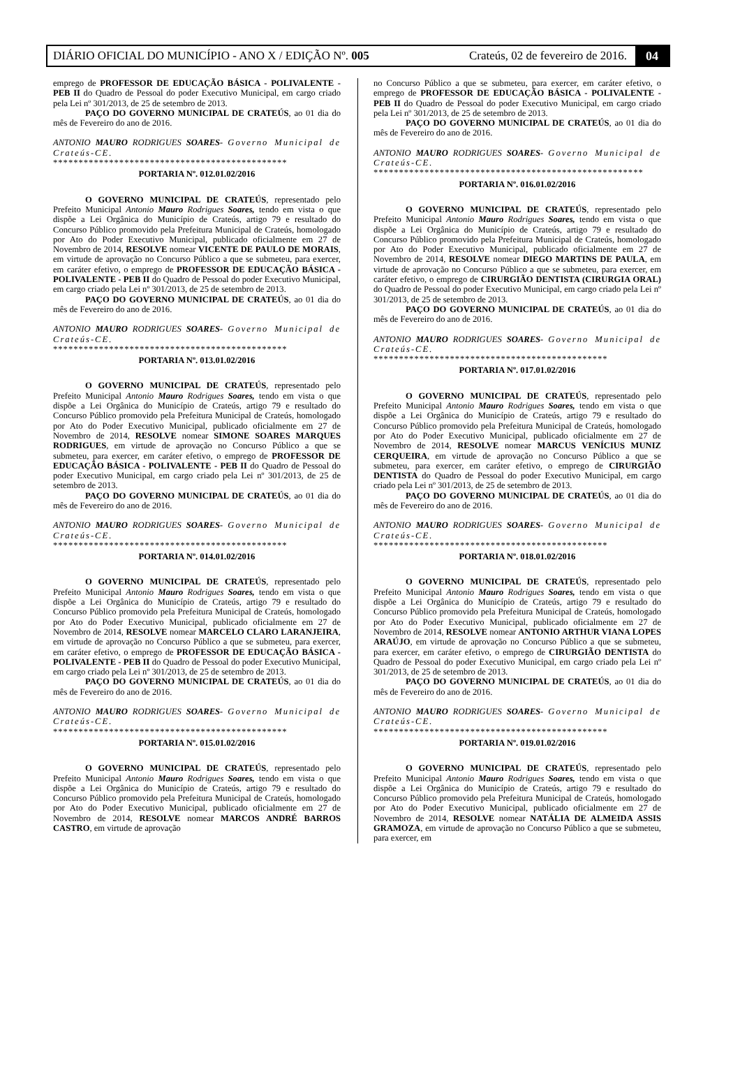DIÁRIO OFICIAL DO MUNICÍPIO - ANO X / EDIÇÃO Nº. 005 Crateús, 02 de fevereiro de 2016. 04
emprego de PROFESSOR DE EDUCAÇÃO BÁSICA - POLIVALENTE - PEB II do Quadro de Pessoal do poder Executivo Municipal, em cargo criado pela Lei nº 301/2013, de 25 de setembro de 2013.
PAÇO DO GOVERNO MUNICIPAL DE CRATEÚS, ao 01 dia do mês de Fevereiro do ano de 2016.
ANTONIO MAURO RODRIGUES SOARES- Governo Municipal de Crateús-CE.
**********************************************
PORTARIA Nº. 012.01.02/2016
O GOVERNO MUNICIPAL DE CRATEÚS, representado pelo Prefeito Municipal Antonio Mauro Rodrigues Soares, tendo em vista o que dispõe a Lei Orgânica do Município de Crateús, artigo 79 e resultado do Concurso Público promovido pela Prefeitura Municipal de Crateús, homologado por Ato do Poder Executivo Municipal, publicado oficialmente em 27 de Novembro de 2014, RESOLVE nomear VICENTE DE PAULO DE MORAIS, em virtude de aprovação no Concurso Público a que se submeteu, para exercer, em caráter efetivo, o emprego de PROFESSOR DE EDUCAÇÃO BÁSICA - POLIVALENTE - PEB II do Quadro de Pessoal do poder Executivo Municipal, em cargo criado pela Lei nº 301/2013, de 25 de setembro de 2013.
PAÇO DO GOVERNO MUNICIPAL DE CRATEÚS, ao 01 dia do mês de Fevereiro do ano de 2016.
ANTONIO MAURO RODRIGUES SOARES- Governo Municipal de Crateús-CE.
**********************************************
PORTARIA Nº. 013.01.02/2016
O GOVERNO MUNICIPAL DE CRATEÚS, representado pelo Prefeito Municipal Antonio Mauro Rodrigues Soares, tendo em vista o que dispõe a Lei Orgânica do Município de Crateús, artigo 79 e resultado do Concurso Público promovido pela Prefeitura Municipal de Crateús, homologado por Ato do Poder Executivo Municipal, publicado oficialmente em 27 de Novembro de 2014, RESOLVE nomear SIMONE SOARES MARQUES RODRIGUES, em virtude de aprovação no Concurso Público a que se submeteu, para exercer, em caráter efetivo, o emprego de PROFESSOR DE EDUCAÇÃO BÁSICA - POLIVALENTE - PEB II do Quadro de Pessoal do poder Executivo Municipal, em cargo criado pela Lei nº 301/2013, de 25 de setembro de 2013.
PAÇO DO GOVERNO MUNICIPAL DE CRATEÚS, ao 01 dia do mês de Fevereiro do ano de 2016.
ANTONIO MAURO RODRIGUES SOARES- Governo Municipal de Crateús-CE.
**********************************************
PORTARIA Nº. 014.01.02/2016
O GOVERNO MUNICIPAL DE CRATEÚS, representado pelo Prefeito Municipal Antonio Mauro Rodrigues Soares, tendo em vista o que dispõe a Lei Orgânica do Município de Crateús, artigo 79 e resultado do Concurso Público promovido pela Prefeitura Municipal de Crateús, homologado por Ato do Poder Executivo Municipal, publicado oficialmente em 27 de Novembro de 2014, RESOLVE nomear MARCELO CLARO LARANJEIRA, em virtude de aprovação no Concurso Público a que se submeteu, para exercer, em caráter efetivo, o emprego de PROFESSOR DE EDUCAÇÃO BÁSICA - POLIVALENTE - PEB II do Quadro de Pessoal do poder Executivo Municipal, em cargo criado pela Lei nº 301/2013, de 25 de setembro de 2013.
PAÇO DO GOVERNO MUNICIPAL DE CRATEÚS, ao 01 dia do mês de Fevereiro do ano de 2016.
ANTONIO MAURO RODRIGUES SOARES- Governo Municipal de Crateús-CE.
**********************************************
PORTARIA Nº. 015.01.02/2016
O GOVERNO MUNICIPAL DE CRATEÚS, representado pelo Prefeito Municipal Antonio Mauro Rodrigues Soares, tendo em vista o que dispõe a Lei Orgânica do Município de Crateús, artigo 79 e resultado do Concurso Público promovido pela Prefeitura Municipal de Crateús, homologado por Ato do Poder Executivo Municipal, publicado oficialmente em 27 de Novembro de 2014, RESOLVE nomear MARCOS ANDRÉ BARROS CASTRO, em virtude de aprovação
no Concurso Público a que se submeteu, para exercer, em caráter efetivo, o emprego de PROFESSOR DE EDUCAÇÃO BÁSICA - POLIVALENTE - PEB II do Quadro de Pessoal do poder Executivo Municipal, em cargo criado pela Lei nº 301/2013, de 25 de setembro de 2013.
PAÇO DO GOVERNO MUNICIPAL DE CRATEÚS, ao 01 dia do mês de Fevereiro do ano de 2016.
ANTONIO MAURO RODRIGUES SOARES- Governo Municipal de Crateús-CE.
*****************************************************
PORTARIA Nº. 016.01.02/2016
O GOVERNO MUNICIPAL DE CRATEÚS, representado pelo Prefeito Municipal Antonio Mauro Rodrigues Soares, tendo em vista o que dispõe a Lei Orgânica do Município de Crateús, artigo 79 e resultado do Concurso Público promovido pela Prefeitura Municipal de Crateús, homologado por Ato do Poder Executivo Municipal, publicado oficialmente em 27 de Novembro de 2014, RESOLVE nomear DIEGO MARTINS DE PAULA, em virtude de aprovação no Concurso Público a que se submeteu, para exercer, em caráter efetivo, o emprego de CIRURGIÃO DENTISTA (CIRURGIA ORAL) do Quadro de Pessoal do poder Executivo Municipal, em cargo criado pela Lei nº 301/2013, de 25 de setembro de 2013.
PAÇO DO GOVERNO MUNICIPAL DE CRATEÚS, ao 01 dia do mês de Fevereiro do ano de 2016.
ANTONIO MAURO RODRIGUES SOARES- Governo Municipal de Crateús-CE.
**********************************************
PORTARIA Nº. 017.01.02/2016
O GOVERNO MUNICIPAL DE CRATEÚS, representado pelo Prefeito Municipal Antonio Mauro Rodrigues Soares, tendo em vista o que dispõe a Lei Orgânica do Município de Crateús, artigo 79 e resultado do Concurso Público promovido pela Prefeitura Municipal de Crateús, homologado por Ato do Poder Executivo Municipal, publicado oficialmente em 27 de Novembro de 2014, RESOLVE nomear MARCUS VENÍCIUS MUNIZ CERQUEIRA, em virtude de aprovação no Concurso Público a que se submeteu, para exercer, em caráter efetivo, o emprego de CIRURGIÃO DENTISTA do Quadro de Pessoal do poder Executivo Municipal, em cargo criado pela Lei nº 301/2013, de 25 de setembro de 2013.
PAÇO DO GOVERNO MUNICIPAL DE CRATEÚS, ao 01 dia do mês de Fevereiro do ano de 2016.
ANTONIO MAURO RODRIGUES SOARES- Governo Municipal de Crateús-CE.
**********************************************
PORTARIA Nº. 018.01.02/2016
O GOVERNO MUNICIPAL DE CRATEÚS, representado pelo Prefeito Municipal Antonio Mauro Rodrigues Soares, tendo em vista o que dispõe a Lei Orgânica do Município de Crateús, artigo 79 e resultado do Concurso Público promovido pela Prefeitura Municipal de Crateús, homologado por Ato do Poder Executivo Municipal, publicado oficialmente em 27 de Novembro de 2014, RESOLVE nomear ANTONIO ARTHUR VIANA LOPES ARAÚJO, em virtude de aprovação no Concurso Público a que se submeteu, para exercer, em caráter efetivo, o emprego de CIRURGIÃO DENTISTA do Quadro de Pessoal do poder Executivo Municipal, em cargo criado pela Lei nº 301/2013, de 25 de setembro de 2013.
PAÇO DO GOVERNO MUNICIPAL DE CRATEÚS, ao 01 dia do mês de Fevereiro do ano de 2016.
ANTONIO MAURO RODRIGUES SOARES- Governo Municipal de Crateús-CE.
**********************************************
PORTARIA Nº. 019.01.02/2016
O GOVERNO MUNICIPAL DE CRATEÚS, representado pelo Prefeito Municipal Antonio Mauro Rodrigues Soares, tendo em vista o que dispõe a Lei Orgânica do Município de Crateús, artigo 79 e resultado do Concurso Público promovido pela Prefeitura Municipal de Crateús, homologado por Ato do Poder Executivo Municipal, publicado oficialmente em 27 de Novembro de 2014, RESOLVE nomear NATÁLIA DE ALMEIDA ASSIS GRAMOZA, em virtude de aprovação no Concurso Público a que se submeteu, para exercer, em